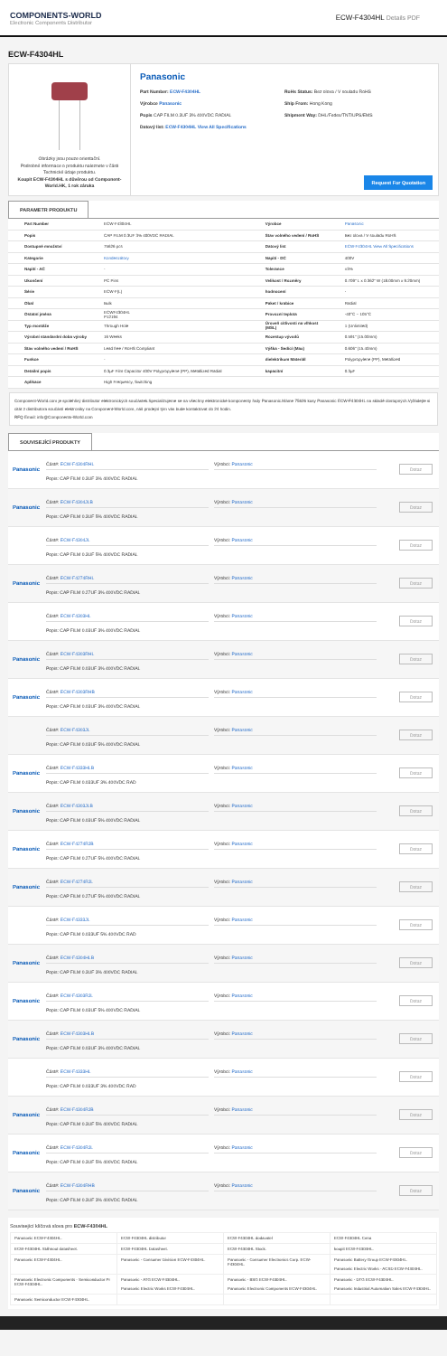COMPONENTS-WORLD
Electronic Components Distributor
ECW-F4304HL Details PDF
ECW-F4304HL
Obrázky jsou pouze orientační.
Podrobné informace o produktu naleznete v části Technické údaje produktu.
Koupit ECW-F4304HL s důvěrou od Component-World.HK, 1 rok záruka
Panasonic
Part Number: ECW-F4304HL
Výrobce Panasonic
Popis CAP FILM 0.3UF 3% 400VDC RADIAL
Datový list: ECW-F4304HL View All Specifications
RoHs Status: Bez olova / V souladu RoHS
Ship From: Hong Kong
Shipment Way: DHL/Fedex/TNT/UPS/EMS
Request For Quotation
PARAMETR PRODUKTU
| Part Number | ECW-F4304HL | Výrobce | Panasonic |
| Popis | CAP FILM 0.3UF 3% 400VDC RADIAL | Stav volného vedení / RoHS | Bez olova / V souladu RoHS |
| Dostupné množství | 75626 pcs | Datový list | ECW-F4304HL View All Specifications |
| Kategorie | Kondenzátory | Napìtí - DC | 400V |
| Napìtí - AC | - | Tolerance | ±3% |
| Ukončení | PC Pins | Velikost / Rozměry | 0.709" L x 0.362" W (18.00mm x 9.20mm) |
| Série | ECW-F(L) | hodnocení | - |
| Obal | Bulk | Paket / krabice | Radial |
| Ostatní jména | ECWF4304HL P12194 | Provozní teplota | -40°C ~ 105°C |
| Typ montáže | Through Hole | Úroveň citlivosti na vlhkost (MSL) | 1 (Unlimited) |
| Výrobní standardní doba výroby | 16 Weeks | Rozestup vývodů | 0.591" (15.00mm) |
| Stav volného vedení / RoHS | Lead free / RoHS Compliant | Výška - Sedící (Max) | 0.606" (15.40mm) |
| Funkce | - | dielektrikum Materiál | Polypropylene (PP), Metallized |
| Detailní popis | 0.3µF Film Capacitor 400V Polypropylene (PP), Metallized Radial | kapacitní | 0.3µF |
| Aplikace | High Frequency, Switching | | |
Component-World.com je spolehlivý distributor elektronických součástek.Specializujeme se na všechny elektronické komponenty řady Panasonic.Máme 75626 kusy Panasonic ECW-F4304HL na skladě dostupných.Vyžádejte si citát z distributora součástí elektroniky na Component-World.com, náš prodejní tým vás bude kontaktovat do 24 hodin.
RFQ Email: info@Components-World.com
SOUVISEJÍCÍ PRODUKTY
Panasonic
Část#: ECW-F4304RHL
Výrobci: Panasonic
Popis: CAP FILM 0.3UF 3% 400VDC RADIAL
Dotaz
Panasonic
Část#: ECW-F4304JLB
Výrobci: Panasonic
Popis: CAP FILM 0.3UF 5% 400VDC RADIAL
Dotaz
Část#: ECW-F4304JL
Výrobci: Panasonic
Popis: CAP FILM 0.3UF 5% 400VDC RADIAL
Dotaz
Panasonic
Část#: ECW-F4274RHL
Výrobci: Panasonic
Popis: CAP FILM 0.27UF 3% 400VDC RADIAL
Dotaz
Část#: ECW-F4303HL
Výrobci: Panasonic
Popis: CAP FILM 0.03UF 3% 400VDC RADIAL
Dotaz
Panasonic
Část#: ECW-F4303RHL
Výrobci: Panasonic
Popis: CAP FILM 0.03UF 3% 400VDC RADIAL
Dotaz
Panasonic
Část#: ECW-F4303RHB
Výrobci: Panasonic
Popis: CAP FILM 0.03UF 3% 400VDC RADIAL
Dotaz
Část#: ECW-F4303JL
Výrobci: Panasonic
Popis: CAP FILM 0.03UF 5% 400VDC RADIAL
Dotaz
Panasonic
Část#: ECW-F4333HLB
Výrobci: Panasonic
Popis: CAP FILM 0.033UF 3% 400VDC RAD
Dotaz
Panasonic
Část#: ECW-F4303JLB
Výrobci: Panasonic
Popis: CAP FILM 0.03UF 5% 400VDC RADIAL
Dotaz
Panasonic
Část#: ECW-F4274RJB
Výrobci: Panasonic
Popis: CAP FILM 0.27UF 5% 400VDC RADIAL
Dotaz
Panasonic
Část#: ECW-F4274RJL
Výrobci: Panasonic
Popis: CAP FILM 0.27UF 5% 400VDC RADIAL
Dotaz
Část#: ECW-F4333JL
Výrobci: Panasonic
Popis: CAP FILM 0.033UF 5% 400VDC RAD
Dotaz
Panasonic
Část#: ECW-F4304HLB
Výrobci: Panasonic
Popis: CAP FILM 0.3UF 3% 400VDC RADIAL
Dotaz
Panasonic
Část#: ECW-F4303RJL
Výrobci: Panasonic
Popis: CAP FILM 0.03UF 5% 400VDC RADIAL
Dotaz
Panasonic
Část#: ECW-F4303HLB
Výrobci: Panasonic
Popis: CAP FILM 0.03UF 3% 400VDC RADIAL
Dotaz
Část#: ECW-F4333HL
Výrobci: Panasonic
Popis: CAP FILM 0.033UF 3% 400VDC RAD
Dotaz
Panasonic
Část#: ECW-F4304RJB
Výrobci: Panasonic
Popis: CAP FILM 0.3UF 5% 400VDC RADIAL
Dotaz
Panasonic
Část#: ECW-F4304RJL
Výrobci: Panasonic
Popis: CAP FILM 0.3UF 5% 400VDC RADIAL
Dotaz
Panasonic
Část#: ECW-F4304RHB
Výrobci: Panasonic
Popis: CAP FILM 0.3UF 3% 400VDC RADIAL
Dotaz
Související klíčová slova pro ECW-F4304HL
| Panasonic ECW-F4304HL. | ECW-F4304HL distributor | ECW-F4304HL dodavatel | ECW-F4304HL Cena |
| ECW-F4304HL Stáhnout datasheet. | ECW-F4304HL Datasheet. | ECW-F4304HL Stock. | koupit ECW-F4304HL. |
| Panasonic ECW-F4304HL. | Panasonic - Consumer Division ECW-F4304HL. | Panasonic - Consumer Electronics Corp. ECW-F4304HL. | Panasonic Battery Group ECW-F4304HL. Panasonic Electric Works - ACSD ECW-F4304HL. |
| Panasonic Electronic Components - Semiconductor Pr ECW-F4304HL. | Panasonic - ATG ECW-F4304HL. Panasonic Electric Works ECW-F4304HL. | Panasonic - BSG ECW-F4304HL. Panasonic Electronic Components ECW-F4304HL. | Panasonic - DTG ECW-F4304HL. Panasonic Industrial Automation Sales ECW-F4304HL. |
| Panasonic Semiconductor ECW-F4304HL. | | | |